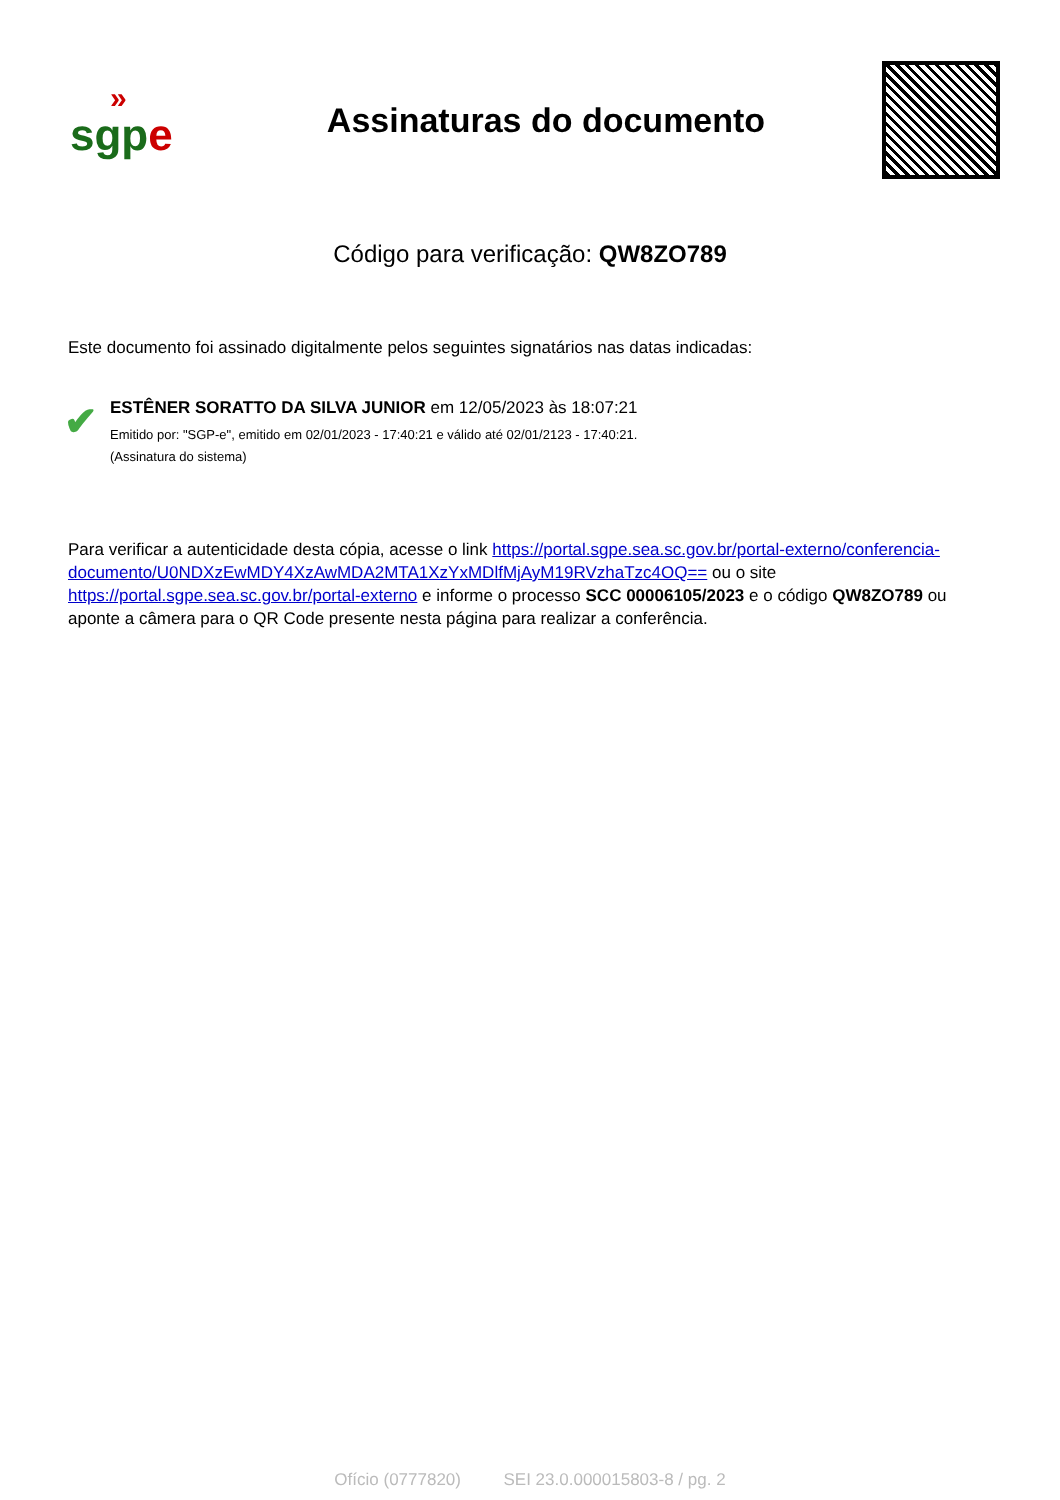»
sgpe
Assinaturas do documento
Código para verificação: QW8ZO789
Este documento foi assinado digitalmente pelos seguintes signatários nas datas indicadas:
✔
ESTÊNER SORATTO DA SILVA JUNIOR em 12/05/2023 às 18:07:21
Emitido por: "SGP-e", emitido em 02/01/2023 - 17:40:21 e válido até 02/01/2123 - 17:40:21.
(Assinatura do sistema)
Para verificar a autenticidade desta cópia, acesse o link https://portal.sgpe.sea.sc.gov.br/portal-externo/conferencia-documento/U0NDXzEwMDY4XzAwMDA2MTA1XzYxMDlfMjAyM19RVzhaTzc4OQ== ou o site https://portal.sgpe.sea.sc.gov.br/portal-externo e informe o processo SCC 00006105/2023 e o código QW8ZO789 ou aponte a câmera para o QR Code presente nesta página para realizar a conferência.
Ofício (0777820) SEI 23.0.000015803-8 / pg. 2